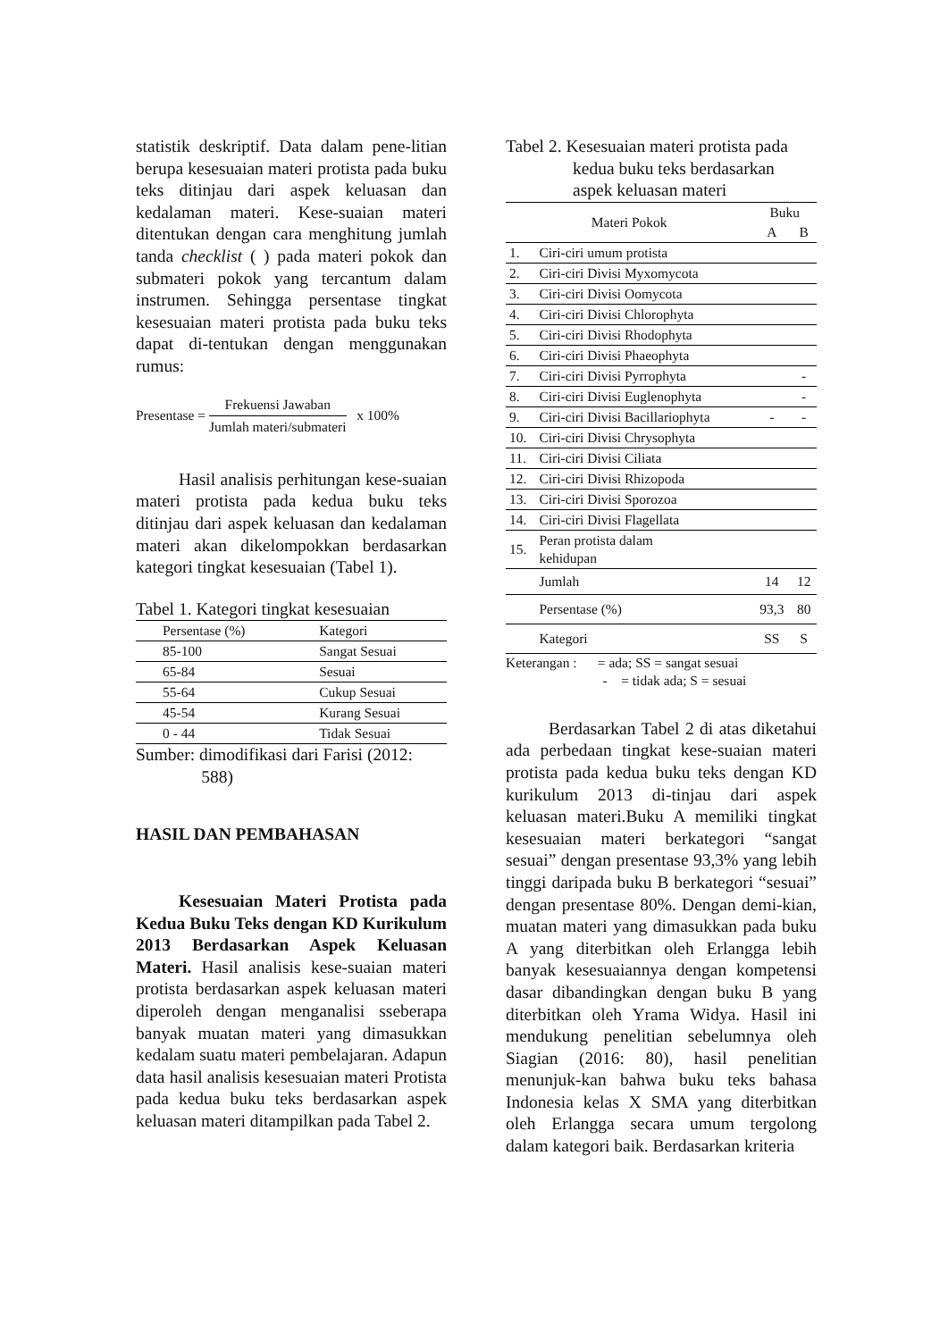statistik deskriptif. Data dalam pene-litian berupa kesesuaian materi protista pada buku teks ditinjau dari aspek keluasan dan kedalaman materi. Kese-suaian materi ditentukan dengan cara menghitung jumlah tanda checklist ( ) pada materi pokok dan submateri pokok yang tercantum dalam instrumen. Sehingga persentase tingkat kesesuaian materi protista pada buku teks dapat di-tentukan dengan menggunakan rumus:
Presentase = Frekuensi Jawaban Jumlah materi/submateri x 100%
Hasil analisis perhitungan kese-suaian materi protista pada kedua buku teks ditinjau dari aspek keluasan dan kedalaman materi akan dikelompokkan berdasarkan kategori tingkat kesesuaian (Tabel 1).
Tabel 1. Kategori tingkat kesesuaian
| Persentase (%) | Kategori |
| --- | --- |
| 85-100 | Sangat Sesuai |
| 65-84 | Sesuai |
| 55-64 | Cukup Sesuai |
| 45-54 | Kurang Sesuai |
| 0 - 44 | Tidak Sesuai |
Sumber: dimodifikasi dari Farisi (2012:
588)
HASIL DAN PEMBAHASAN
Kesesuaian Materi Protista pada Kedua Buku Teks dengan KD Kurikulum 2013 Berdasarkan Aspek Keluasan Materi. Hasil analisis kese-suaian materi protista berdasarkan aspek keluasan materi diperoleh dengan menganalisi sseberapa banyak muatan materi yang dimasukkan kedalam suatu materi pembelajaran. Adapun data hasil analisis kesesuaian materi Protista pada kedua buku teks berdasarkan aspek keluasan materi ditampilkan pada Tabel 2.
Tabel 2. Kesesuaian materi protista pada kedua buku teks berdasarkan aspek keluasan materi
| Materi Pokok | | Buku | |
| | | A | B |
| 1. | Ciri-ciri umum protista | | |
| 2. | Ciri-ciri Divisi Myxomycota | | |
| 3. | Ciri-ciri Divisi Oomycota | | |
| 4. | Ciri-ciri Divisi Chlorophyta | | |
| 5. | Ciri-ciri Divisi Rhodophyta | | |
| 6. | Ciri-ciri Divisi Phaeophyta | | |
| 7. | Ciri-ciri Divisi Pyrrophyta | | - |
| 8. | Ciri-ciri Divisi Euglenophyta | | - |
| 9. | Ciri-ciri Divisi Bacillariophyta | - | - |
| 10. | Ciri-ciri Divisi Chrysophyta | | |
| 11. | Ciri-ciri Divisi Ciliata | | |
| 12. | Ciri-ciri Divisi Rhizopoda | | |
| 13. | Ciri-ciri Divisi Sporozoa | | |
| 14. | Ciri-ciri Divisi Flagellata | | |
| 15. | Peran protista dalam kehidupan | | |
| | Jumlah | 14 | 12 |
| | Persentase (%) | 93,3 | 80 |
| | Kategori | SS | S |
Keterangan : = ada; SS = sangat sesuai
- = tidak ada; S = sesuai
Berdasarkan Tabel 2 di atas diketahui ada perbedaan tingkat kese-suaian materi protista pada kedua buku teks dengan KD kurikulum 2013 di-tinjau dari aspek keluasan materi.Buku A memiliki tingkat kesesuaian materi berkategori “sangat sesuai” dengan presentase 93,3% yang lebih tinggi daripada buku B berkategori “sesuai” dengan presentase 80%. Dengan demi-kian, muatan materi yang dimasukkan pada buku A yang diterbitkan oleh Erlangga lebih banyak kesesuaiannya dengan kompetensi dasar dibandingkan dengan buku B yang diterbitkan oleh Yrama Widya. Hasil ini mendukung penelitian sebelumnya oleh Siagian (2016: 80), hasil penelitian menunjuk-kan bahwa buku teks bahasa Indonesia kelas X SMA yang diterbitkan oleh Erlangga secara umum tergolong dalam kategori baik. Berdasarkan kriteria